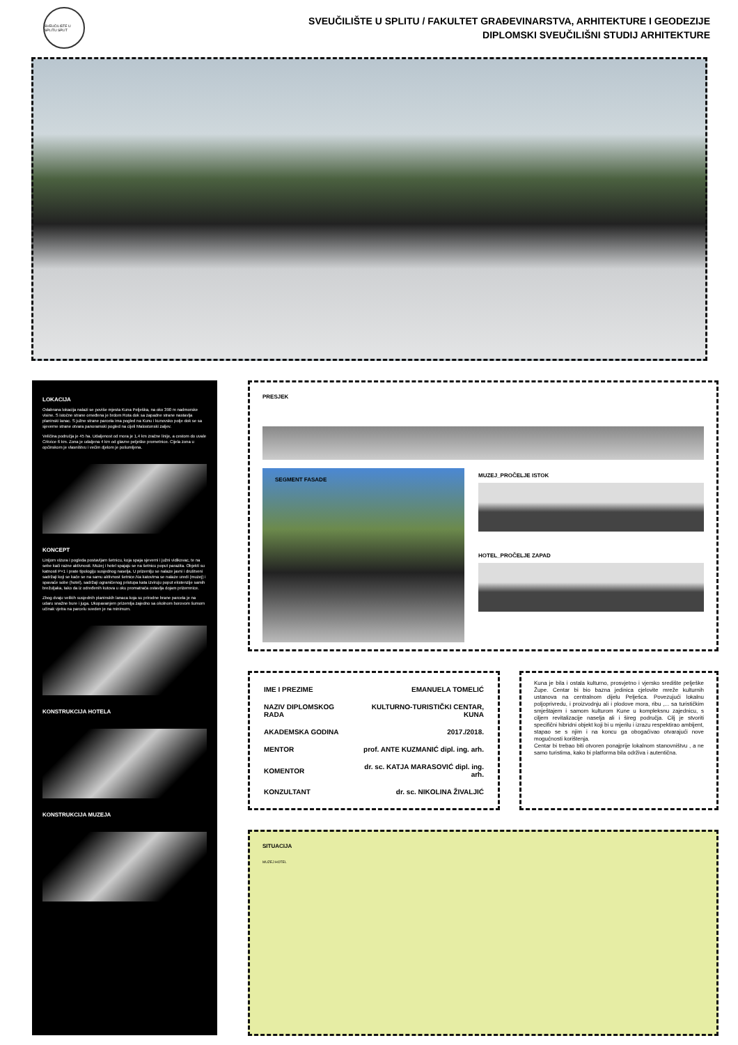SVEUČILIŠTE U SPLITU SPLIT
SVEUČILIŠTE U SPLITU / FAKULTET GRAĐEVINARSTVA, ARHITEKTURE I GEODEZIJE
DIPLOMSKI SVEUČILIŠNI STUDIJ ARHITEKTURE
LOKACIJA
Odabrana lokacija nalazi se poviše mjesta Kuna Pelješka, na oko 390 m nadmorske visine. S istočne strane omeđena je brdom Rota dok sa zapadne strane nastavlja planinski lanac. S južne strane parcela ima pogled na Kunu i kunovsko polje dok se sa sjeverne strane otvara panoramski pogled na cijeli Malostonski zaljev.
Veličina područja je 45 ha. Udaljenost od mora je 1,4 km zračne linije, a cestom do uvale Crkvice 6 km. Zona je udaljena 4 km od glavne pelješke prometnice. Cijela zona u općinskom je vlasništvu i većim djelom je pošumljena.
KONCEPT
Linijom vizura i pogleda postavljam šetnicu, koja spaja sjeverni i južni vidikovac, te na sebe kači razne aktivnosti. Muzej i hotel spajaju se na šetnicu poput parazita. Objekti su katnosti P+1 i prate tipologiju susjednog naselja. U prizemlju se nalaze javni i društveni sadržaji koji se kače se na samu aktivnost šetnice.Na katovima se nalaze uredi (muzej) i spavaće sobe (hotel), sadržaji ograničenog pristupa kata izviruju poput ekstenzije samih brežuljaka, tako da iz određenih kutova u oku promatrača ostavlja dojam prizemnice.
Zbog dvaju velikih susjednih planinskih lanaca koja su prirodne brane parcela je na udaru snažne bure i juga. Ukopavanjem prizemlja zajedno sa okolnom borovom šumom učinak vjetra na parcelu sveden je na minimum.
KONSTRUKCIJA HOTELA
KONSTRUKCIJA MUZEJA
PRESJEK
SEGMENT FASADE
MUZEJ_PROČELJE ISTOK
HOTEL_PROČELJE ZAPAD
| IME I PREZIME | EMANUELA TOMELIĆ |
| NAZIV DIPLOMSKOG RADA | KULTURNO-TURISTIČKI CENTAR, KUNA |
| AKADEMSKA GODINA | 2017./2018. |
| MENTOR | prof. ANTE KUZMANIĆ dipl. ing. arh. |
| KOMENTOR | dr. sc. KATJA MARASOVIĆ dipl. ing. arh. |
| KONZULTANT | dr. sc. NIKOLINA ŽIVALJIĆ |
Kuna je bila i ostala kulturno, prosvjetno i vjersko središte pelješke Župe. Centar bi bio bazna jedinica cjelovite mreže kulturnih ustanova na centralnom dijelu Pelješca. Povezujući lokalnu poljoprivredu, i proizvodnju ali i plodove mora, ribu ,... sa turističkim smještajem i samom kulturom Kune u kompleksnu zajednicu, s ciljem revitalizacije naselja ali i šireg područja. Cilj je stvoriti specifični hibridni objekt koji bi u mjerilu i izrazu respektirao ambijent, stapao se s njim i na koncu ga obogaćivao otvarajući nove mogućnosti korištenja.
Centar bi trebao biti otvoren ponajprije lokalnom stanovništvu , a ne samo turistima, kako bi platforma bila održiva i autentična.
SITUACIJA
MUZEJ HOTEL